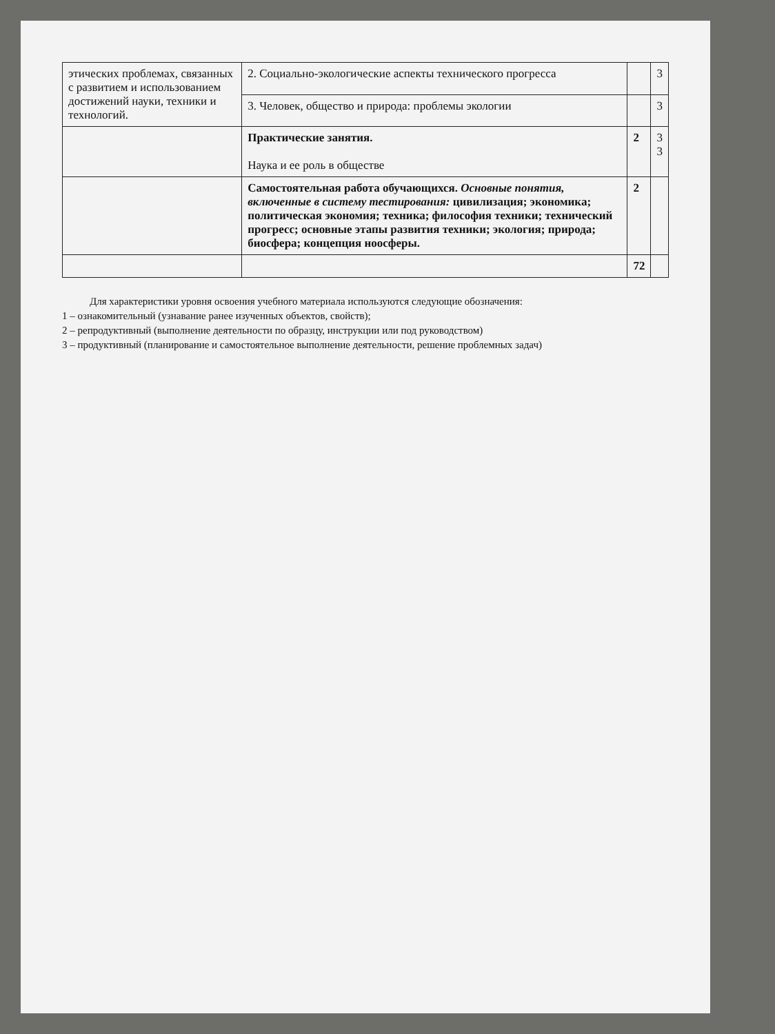| этических проблемах, связанных с развитием и использованием достижений науки, техники и технологий. | 2. Социально-экологические аспекты технического прогресса | | 3 |
| | 3. Человек, общество и природа: проблемы экологии | | 3 |
| | Практические занятия. Наука и ее роль в обществе | 2 | 3 3 |
| | Самостоятельная работа обучающихся. Основные понятия, включенные в систему тестирования: цивилизация; экономика; политическая экономия; техника; философия техники; технический прогресс; основные этапы развития техники; экология; природа; биосфера; концепция ноосферы. | 2 | |
| | | 72 | |
Для характеристики уровня освоения учебного материала используются следующие обозначения:
1 – ознакомительный (узнавание ранее изученных объектов, свойств);
2 – репродуктивный (выполнение деятельности по образцу, инструкции или под руководством)
3 – продуктивный (планирование и самостоятельное выполнение деятельности, решение проблемных задач)